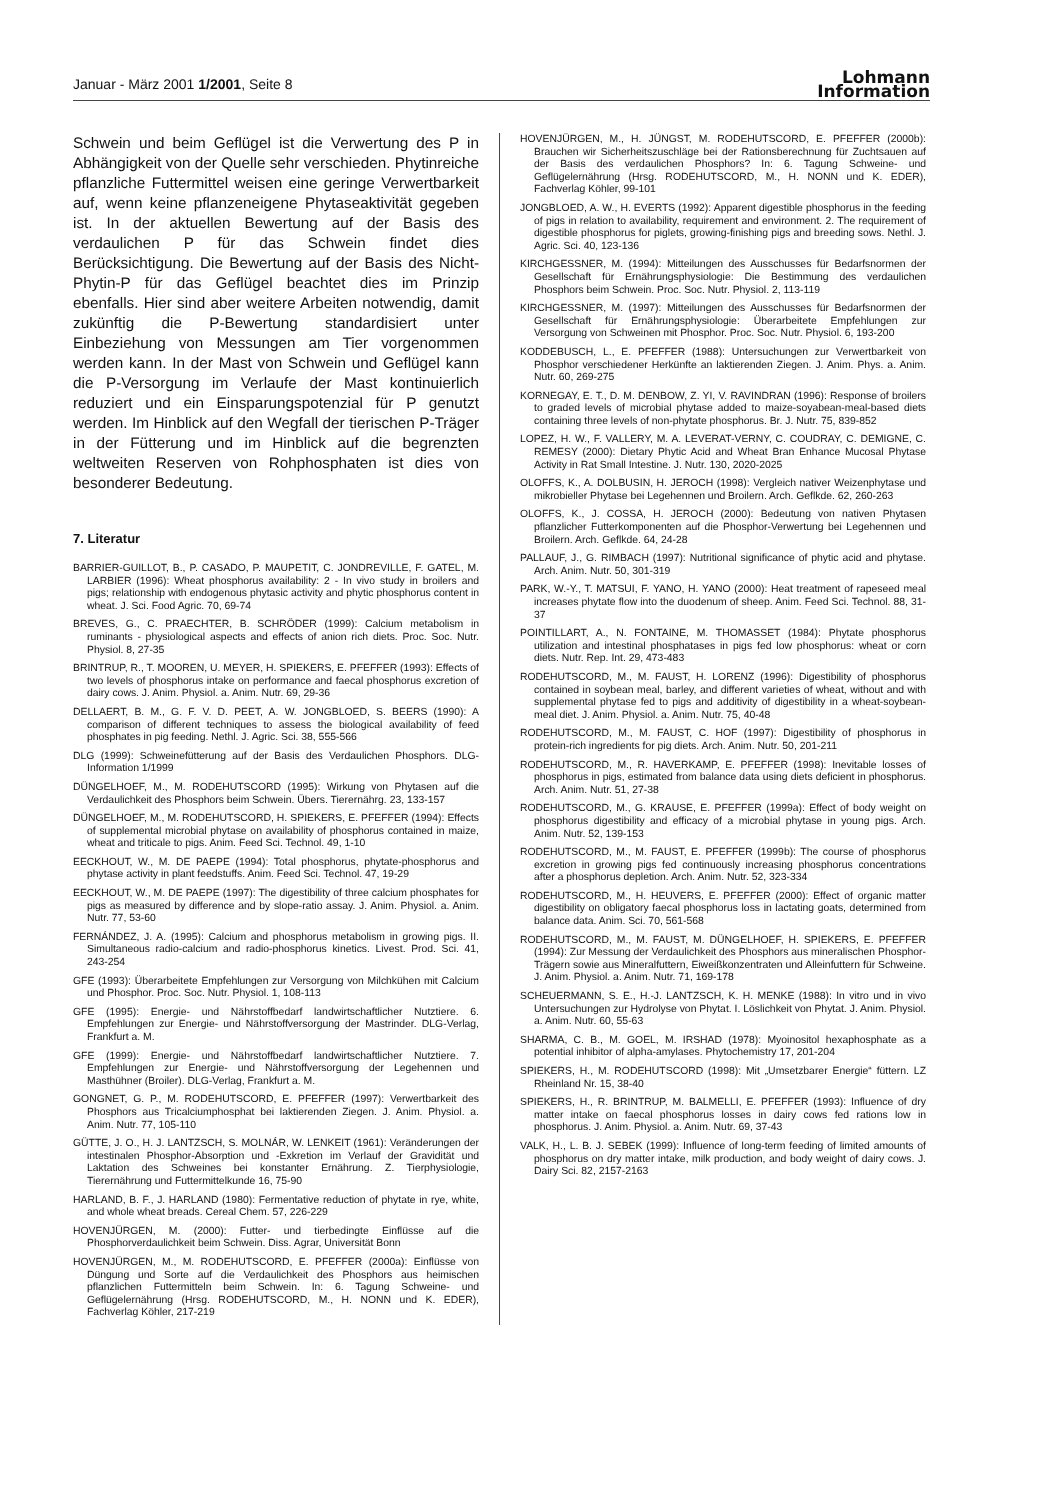Januar - März 2001 1/2001, Seite 8
Lohmann
Information
Schwein und beim Geflügel ist die Verwertung des P in Abhängigkeit von der Quelle sehr verschieden. Phytinreiche pflanzliche Futtermittel weisen eine geringe Verwertbarkeit auf, wenn keine pflanzeneigene Phytaseaktivität gegeben ist. In der aktuellen Bewertung auf der Basis des verdaulichen P für das Schwein findet dies Berücksichtigung. Die Bewertung auf der Basis des Nicht-Phytin-P für das Geflügel beachtet dies im Prinzip ebenfalls. Hier sind aber weitere Arbeiten notwendig, damit zukünftig die P-Bewertung standardisiert unter Einbeziehung von Messungen am Tier vorgenommen werden kann. In der Mast von Schwein und Geflügel kann die P-Versorgung im Verlaufe der Mast kontinuierlich reduziert und ein Einsparungspotenzial für P genutzt werden. Im Hinblick auf den Wegfall der tierischen P-Träger in der Fütterung und im Hinblick auf die begrenzten weltweiten Reserven von Rohphosphaten ist dies von besonderer Bedeutung.
7. Literatur
BARRIER-GUILLOT, B., P. CASADO, P. MAUPETIT, C. JONDREVILLE, F. GATEL, M. LARBIER (1996): Wheat phosphorus availability: 2 - In vivo study in broilers and pigs; relationship with endogenous phytasic activity and phytic phosphorus content in wheat. J. Sci. Food Agric. 70, 69-74
BREVES, G., C. PRAECHTER, B. SCHRÖDER (1999): Calcium metabolism in ruminants - physiological aspects and effects of anion rich diets. Proc. Soc. Nutr. Physiol. 8, 27-35
BRINTRUP, R., T. MOOREN, U. MEYER, H. SPIEKERS, E. PFEFFER (1993): Effects of two levels of phosphorus intake on performance and faecal phosphorus excretion of dairy cows. J. Anim. Physiol. a. Anim. Nutr. 69, 29-36
DELLAERT, B. M., G. F. V. D. PEET, A. W. JONGBLOED, S. BEERS (1990): A comparison of different techniques to assess the biological availability of feed phosphates in pig feeding. Nethl. J. Agric. Sci. 38, 555-566
DLG (1999): Schweinefütterung auf der Basis des Verdaulichen Phosphors. DLG-Information 1/1999
DÜNGELHOEF, M., M. RODEHUTSCORD (1995): Wirkung von Phytasen auf die Verdaulichkeit des Phosphors beim Schwein. Übers. Tierernährg. 23, 133-157
DÜNGELHOEF, M., M. RODEHUTSCORD, H. SPIEKERS, E. PFEFFER (1994): Effects of supplemental microbial phytase on availability of phosphorus contained in maize, wheat and triticale to pigs. Anim. Feed Sci. Technol. 49, 1-10
EECKHOUT, W., M. DE PAEPE (1994): Total phosphorus, phytate-phosphorus and phytase activity in plant feedstuffs. Anim. Feed Sci. Technol. 47, 19-29
EECKHOUT, W., M. DE PAEPE (1997): The digestibility of three calcium phosphates for pigs as measured by difference and by slope-ratio assay. J. Anim. Physiol. a. Anim. Nutr. 77, 53-60
FERNÁNDEZ, J. A. (1995): Calcium and phosphorus metabolism in growing pigs. II. Simultaneous radio-calcium and radio-phosphorus kinetics. Livest. Prod. Sci. 41, 243-254
GFE (1993): Überarbeitete Empfehlungen zur Versorgung von Milchkühen mit Calcium und Phosphor. Proc. Soc. Nutr. Physiol. 1, 108-113
GFE (1995): Energie- und Nährstoffbedarf landwirtschaftlicher Nutztiere. 6. Empfehlungen zur Energie- und Nährstoffversorgung der Mastrinder. DLG-Verlag, Frankfurt a. M.
GFE (1999): Energie- und Nährstoffbedarf landwirtschaftlicher Nutztiere. 7. Empfehlungen zur Energie- und Nährstoffversorgung der Legehennen und Masthühner (Broiler). DLG-Verlag, Frankfurt a. M.
GONGNET, G. P., M. RODEHUTSCORD, E. PFEFFER (1997): Verwertbarkeit des Phosphors aus Tricalciumphosphat bei laktierenden Ziegen. J. Anim. Physiol. a. Anim. Nutr. 77, 105-110
GÜTTE, J. O., H. J. LANTZSCH, S. MOLNÁR, W. LENKEIT (1961): Veränderungen der intestinalen Phosphor-Absorption und -Exkretion im Verlauf der Gravidität und Laktation des Schweines bei konstanter Ernährung. Z. Tierphysiologie, Tierernährung und Futtermittelkunde 16, 75-90
HARLAND, B. F., J. HARLAND (1980): Fermentative reduction of phytate in rye, white, and whole wheat breads. Cereal Chem. 57, 226-229
HOVENJÜRGEN, M. (2000): Futter- und tierbedingte Einflüsse auf die Phosphorverdaulichkeit beim Schwein. Diss. Agrar, Universität Bonn
HOVENJÜRGEN, M., M. RODEHUTSCORD, E. PFEFFER (2000a): Einflüsse von Düngung und Sorte auf die Verdaulichkeit des Phosphors aus heimischen pflanzlichen Futtermitteln beim Schwein. In: 6. Tagung Schweine- und Geflügelernährung (Hrsg. RODEHUTSCORD, M., H. NONN und K. EDER), Fachverlag Köhler, 217-219
HOVENJÜRGEN, M., H. JÜNGST, M. RODEHUTSCORD, E. PFEFFER (2000b): Brauchen wir Sicherheitszuschläge bei der Rationsberechnung für Zuchtsauen auf der Basis des verdaulichen Phosphors? In: 6. Tagung Schweine- und Geflügelernährung (Hrsg. RODEHUTSCORD, M., H. NONN und K. EDER), Fachverlag Köhler, 99-101
JONGBLOED, A. W., H. EVERTS (1992): Apparent digestible phosphorus in the feeding of pigs in relation to availability, requirement and environment. 2. The requirement of digestible phosphorus for piglets, growing-finishing pigs and breeding sows. Nethl. J. Agric. Sci. 40, 123-136
KIRCHGESSNER, M. (1994): Mitteilungen des Ausschusses für Bedarfsnormen der Gesellschaft für Ernährungsphysiologie: Die Bestimmung des verdaulichen Phosphors beim Schwein. Proc. Soc. Nutr. Physiol. 2, 113-119
KIRCHGESSNER, M. (1997): Mitteilungen des Ausschusses für Bedarfsnormen der Gesellschaft für Ernährungsphysiologie: Überarbeitete Empfehlungen zur Versorgung von Schweinen mit Phosphor. Proc. Soc. Nutr. Physiol. 6, 193-200
KODDEBUSCH, L., E. PFEFFER (1988): Untersuchungen zur Verwertbarkeit von Phosphor verschiedener Herkünfte an laktierenden Ziegen. J. Anim. Phys. a. Anim. Nutr. 60, 269-275
KORNEGAY, E. T., D. M. DENBOW, Z. YI, V. RAVINDRAN (1996): Response of broilers to graded levels of microbial phytase added to maize-soyabean-meal-based diets containing three levels of non-phytate phosphorus. Br. J. Nutr. 75, 839-852
LOPEZ, H. W., F. VALLERY, M. A. LEVERAT-VERNY, C. COUDRAY, C. DEMIGNE, C. REMESY (2000): Dietary Phytic Acid and Wheat Bran Enhance Mucosal Phytase Activity in Rat Small Intestine. J. Nutr. 130, 2020-2025
OLOFFS, K., A. DOLBUSIN, H. JEROCH (1998): Vergleich nativer Weizenphytase und mikrobieller Phytase bei Legehennen und Broilern. Arch. Geflkde. 62, 260-263
OLOFFS, K., J. COSSA, H. JEROCH (2000): Bedeutung von nativen Phytasen pflanzlicher Futterkomponenten auf die Phosphor-Verwertung bei Legehennen und Broilern. Arch. Geflkde. 64, 24-28
PALLAUF, J., G. RIMBACH (1997): Nutritional significance of phytic acid and phytase. Arch. Anim. Nutr. 50, 301-319
PARK, W.-Y., T. MATSUI, F. YANO, H. YANO (2000): Heat treatment of rapeseed meal increases phytate flow into the duodenum of sheep. Anim. Feed Sci. Technol. 88, 31-37
POINTILLART, A., N. FONTAINE, M. THOMASSET (1984): Phytate phosphorus utilization and intestinal phosphatases in pigs fed low phosphorus: wheat or corn diets. Nutr. Rep. Int. 29, 473-483
RODEHUTSCORD, M., M. FAUST, H. LORENZ (1996): Digestibility of phosphorus contained in soybean meal, barley, and different varieties of wheat, without and with supplemental phytase fed to pigs and additivity of digestibility in a wheat-soybean-meal diet. J. Anim. Physiol. a. Anim. Nutr. 75, 40-48
RODEHUTSCORD, M., M. FAUST, C. HOF (1997): Digestibility of phosphorus in protein-rich ingredients for pig diets. Arch. Anim. Nutr. 50, 201-211
RODEHUTSCORD, M., R. HAVERKAMP, E. PFEFFER (1998): Inevitable losses of phosphorus in pigs, estimated from balance data using diets deficient in phosphorus. Arch. Anim. Nutr. 51, 27-38
RODEHUTSCORD, M., G. KRAUSE, E. PFEFFER (1999a): Effect of body weight on phosphorus digestibility and efficacy of a microbial phytase in young pigs. Arch. Anim. Nutr. 52, 139-153
RODEHUTSCORD, M., M. FAUST, E. PFEFFER (1999b): The course of phosphorus excretion in growing pigs fed continuously increasing phosphorus concentrations after a phosphorus depletion. Arch. Anim. Nutr. 52, 323-334
RODEHUTSCORD, M., H. HEUVERS, E. PFEFFER (2000): Effect of organic matter digestibility on obligatory faecal phosphorus loss in lactating goats, determined from balance data. Anim. Sci. 70, 561-568
RODEHUTSCORD, M., M. FAUST, M. DÜNGELHOEF, H. SPIEKERS, E. PFEFFER (1994): Zur Messung der Verdaulichkeit des Phosphors aus mineralischen Phosphor-Trägern sowie aus Mineralfuttern, Eiweißkonzentraten und Alleinfuttern für Schweine. J. Anim. Physiol. a. Anim. Nutr. 71, 169-178
SCHEUERMANN, S. E., H.-J. LANTZSCH, K. H. MENKE (1988): In vitro und in vivo Untersuchungen zur Hydrolyse von Phytat. I. Löslichkeit von Phytat. J. Anim. Physiol. a. Anim. Nutr. 60, 55-63
SHARMA, C. B., M. GOEL, M. IRSHAD (1978): Myoinositol hexaphosphate as a potential inhibitor of alpha-amylases. Phytochemistry 17, 201-204
SPIEKERS, H., M. RODEHUTSCORD (1998): Mit „Umsetzbarer Energie“ füttern. LZ Rheinland Nr. 15, 38-40
SPIEKERS, H., R. BRINTRUP, M. BALMELLI, E. PFEFFER (1993): Influence of dry matter intake on faecal phosphorus losses in dairy cows fed rations low in phosphorus. J. Anim. Physiol. a. Anim. Nutr. 69, 37-43
VALK, H., L. B. J. SEBEK (1999): Influence of long-term feeding of limited amounts of phosphorus on dry matter intake, milk production, and body weight of dairy cows. J. Dairy Sci. 82, 2157-2163